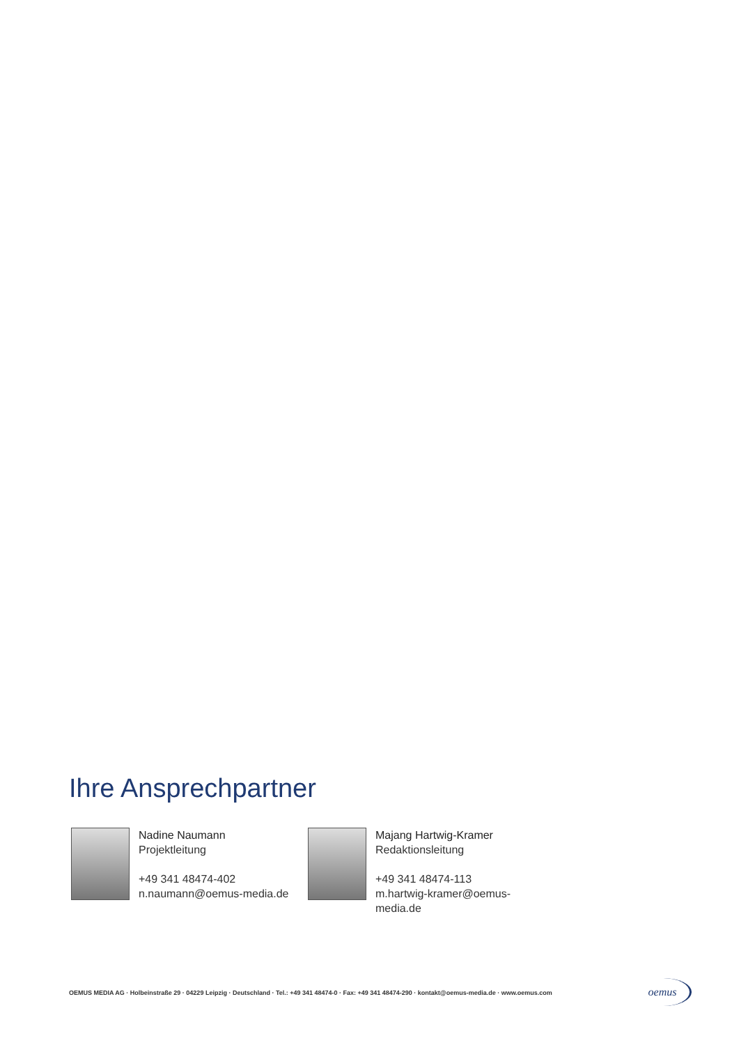Ihre Ansprechpartner
Nadine Naumann
Projektleitung
+49 341 48474-402
n.naumann@oemus-media.de
Majang Hartwig-Kramer
Redaktionsleitung
+49 341 48474-113
m.hartwig-kramer@oemus-media.de
OEMUS MEDIA AG · Holbeinstraße 29 · 04229 Leipzig · Deutschland · Tel.: +49 341 48474-0 · Fax: +49 341 48474-290 · kontakt@oemus-media.de · www.oemus.com
oemus